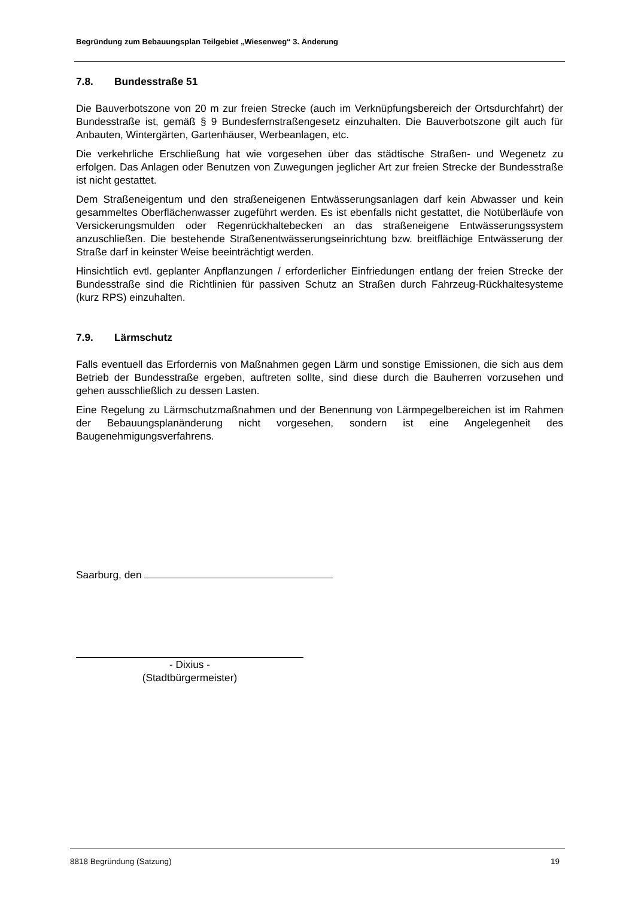Begründung zum Bebauungsplan Teilgebiet „Wiesenweg“ 3. Änderung
7.8. Bundesstraße 51
Die Bauverbotszone von 20 m zur freien Strecke (auch im Verknüpfungsbereich der Ortsdurchfahrt) der Bundesstraße ist, gemäß § 9 Bundesfernstraßengesetz einzuhalten. Die Bauverbotszone gilt auch für Anbauten, Wintergärten, Gartenhäuser, Werbeanlagen, etc.
Die verkehrliche Erschließung hat wie vorgesehen über das städtische Straßen- und Wegenetz zu erfolgen. Das Anlagen oder Benutzen von Zuwegungen jeglicher Art zur freien Strecke der Bundesstraße ist nicht gestattet.
Dem Straßeneigentum und den straßeneigenen Entwässerungsanlagen darf kein Abwasser und kein gesammeltes Oberflächenwasser zugeführt werden. Es ist ebenfalls nicht gestattet, die Notüberläufe von Versickerungsmulden oder Regenrückhaltebecken an das straßeneigene Entwässerungssystem anzuschließen. Die bestehende Straßenentwässerungseinrichtung bzw. breitflächige Entwässerung der Straße darf in keinster Weise beeinträchtigt werden.
Hinsichtlich evtl. geplanter Anpflanzungen / erforderlicher Einfriedungen entlang der freien Strecke der Bundesstraße sind die Richtlinien für passiven Schutz an Straßen durch Fahrzeug-Rückhaltesysteme (kurz RPS) einzuhalten.
7.9. Lärmschutz
Falls eventuell das Erfordernis von Maßnahmen gegen Lärm und sonstige Emissionen, die sich aus dem Betrieb der Bundesstraße ergeben, auftreten sollte, sind diese durch die Bauherren vorzusehen und gehen ausschließlich zu dessen Lasten.
Eine Regelung zu Lärmschutzmaßnahmen und der Benennung von Lärmpegelbereichen ist im Rahmen der Bebauungsplanänderung nicht vorgesehen, sondern ist eine Angelegenheit des Baugenehmigungsverfahrens.
Saarburg, den
- Dixius -
(Stadtbürgermeister)
8818 Begründung (Satzung) 19